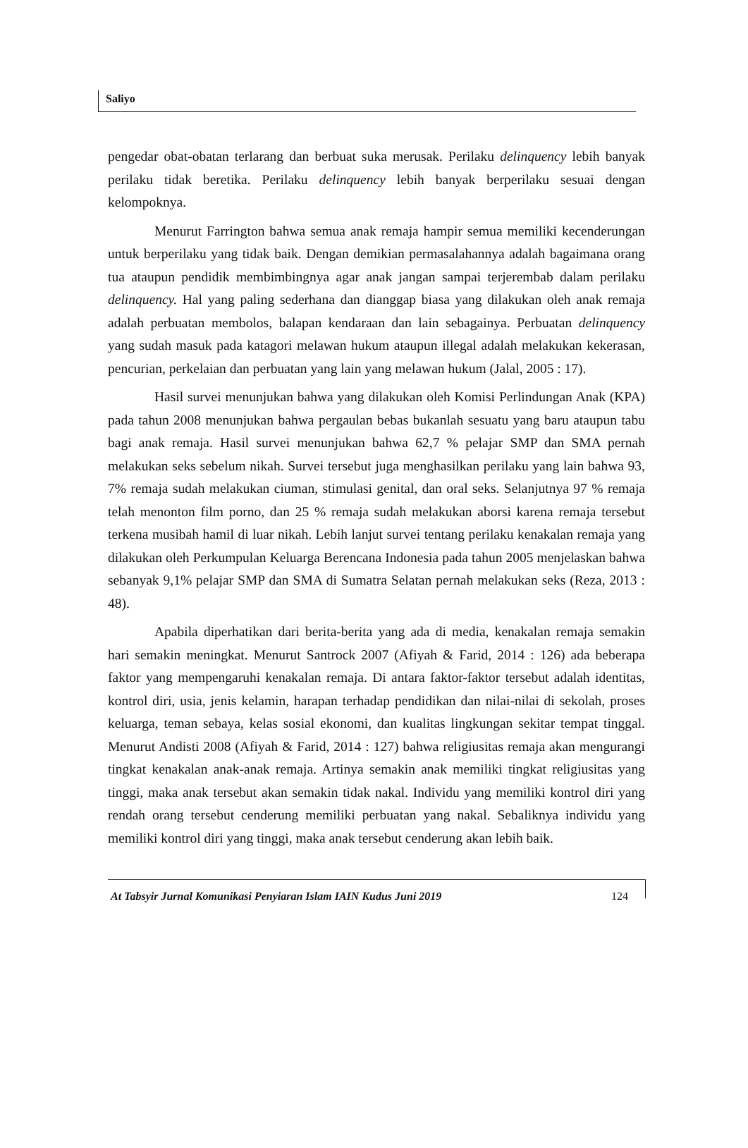Saliyo
pengedar obat-obatan terlarang dan berbuat suka merusak. Perilaku delinquency lebih banyak perilaku tidak beretika. Perilaku delinquency lebih banyak berperilaku sesuai dengan kelompoknya.
Menurut Farrington bahwa semua anak remaja hampir semua memiliki kecenderungan untuk berperilaku yang tidak baik. Dengan demikian permasalahannya adalah bagaimana orang tua ataupun pendidik membimbingnya agar anak jangan sampai terjerembab dalam perilaku delinquency. Hal yang paling sederhana dan dianggap biasa yang dilakukan oleh anak remaja adalah perbuatan membolos, balapan kendaraan dan lain sebagainya. Perbuatan delinquency yang sudah masuk pada katagori melawan hukum ataupun illegal adalah melakukan kekerasan, pencurian, perkelaian dan perbuatan yang lain yang melawan hukum (Jalal, 2005 : 17).
Hasil survei menunjukan bahwa yang dilakukan oleh Komisi Perlindungan Anak (KPA) pada tahun 2008 menunjukan bahwa pergaulan bebas bukanlah sesuatu yang baru ataupun tabu bagi anak remaja. Hasil survei menunjukan bahwa 62,7 % pelajar SMP dan SMA pernah melakukan seks sebelum nikah. Survei tersebut juga menghasilkan perilaku yang lain bahwa 93, 7% remaja sudah melakukan ciuman, stimulasi genital, dan oral seks. Selanjutnya 97 % remaja telah menonton film porno, dan 25 % remaja sudah melakukan aborsi karena remaja tersebut terkena musibah hamil di luar nikah. Lebih lanjut survei tentang perilaku kenakalan remaja yang dilakukan oleh Perkumpulan Keluarga Berencana Indonesia pada tahun 2005 menjelaskan bahwa sebanyak 9,1% pelajar SMP dan SMA di Sumatra Selatan pernah melakukan seks (Reza, 2013 : 48).
Apabila diperhatikan dari berita-berita yang ada di media, kenakalan remaja semakin hari semakin meningkat. Menurut Santrock 2007 (Afiyah & Farid, 2014 : 126) ada beberapa faktor yang mempengaruhi kenakalan remaja. Di antara faktor-faktor tersebut adalah identitas, kontrol diri, usia, jenis kelamin, harapan terhadap pendidikan dan nilai-nilai di sekolah, proses keluarga, teman sebaya, kelas sosial ekonomi, dan kualitas lingkungan sekitar tempat tinggal. Menurut Andisti 2008 (Afiyah & Farid, 2014 : 127) bahwa religiusitas remaja akan mengurangi tingkat kenakalan anak-anak remaja. Artinya semakin anak memiliki tingkat religiusitas yang tinggi, maka anak tersebut akan semakin tidak nakal. Individu yang memiliki kontrol diri yang rendah orang tersebut cenderung memiliki perbuatan yang nakal. Sebaliknya individu yang memiliki kontrol diri yang tinggi, maka anak tersebut cenderung akan lebih baik.
At Tabsyir Jurnal Komunikasi Penyiaran Islam IAIN Kudus Juni 2019 124